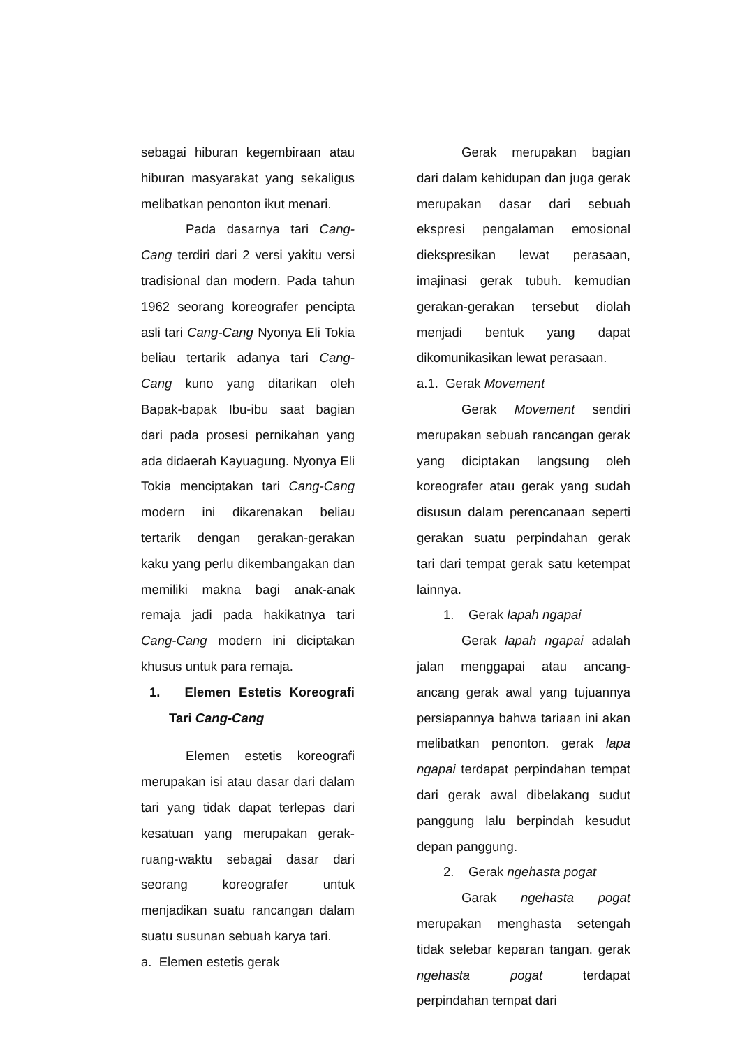sebagai hiburan kegembiraan atau hiburan masyarakat yang sekaligus melibatkan penonton ikut menari.
Pada dasarnya tari Cang-Cang terdiri dari 2 versi yakitu versi tradisional dan modern. Pada tahun 1962 seorang koreografer pencipta asli tari Cang-Cang Nyonya Eli Tokia beliau tertarik adanya tari Cang-Cang kuno yang ditarikan oleh Bapak-bapak Ibu-ibu saat bagian dari pada prosesi pernikahan yang ada didaerah Kayuagung. Nyonya Eli Tokia menciptakan tari Cang-Cang modern ini dikarenakan beliau tertarik dengan gerakan-gerakan kaku yang perlu dikembangakan dan memiliki makna bagi anak-anak remaja jadi pada hakikatnya tari Cang-Cang modern ini diciptakan khusus untuk para remaja.
1. Elemen Estetis Koreografi Tari Cang-Cang
Elemen estetis koreografi merupakan isi atau dasar dari dalam tari yang tidak dapat terlepas dari kesatuan yang merupakan gerak-ruang-waktu sebagai dasar dari seorang koreografer untuk menjadikan suatu rancangan dalam suatu susunan sebuah karya tari.
a. Elemen estetis gerak
Gerak merupakan bagian dari dalam kehidupan dan juga gerak merupakan dasar dari sebuah ekspresi pengalaman emosional diekspresikan lewat perasaan, imajinasi gerak tubuh. kemudian gerakan-gerakan tersebut diolah menjadi bentuk yang dapat dikomunikasikan lewat perasaan.
a.1. Gerak Movement
Gerak Movement sendiri merupakan sebuah rancangan gerak yang diciptakan langsung oleh koreografer atau gerak yang sudah disusun dalam perencanaan seperti gerakan suatu perpindahan gerak tari dari tempat gerak satu ketempat lainnya.
1. Gerak lapah ngapai
Gerak lapah ngapai adalah jalan menggapai atau ancang-ancang gerak awal yang tujuannya persiapannya bahwa tariaan ini akan melibatkan penonton. gerak lapa ngapai terdapat perpindahan tempat dari gerak awal dibelakang sudut panggung lalu berpindah kesudut depan panggung.
2. Gerak ngehasta pogat
Garak ngehasta pogat merupakan menghasta setengah tidak selebar keparan tangan. gerak ngehasta pogat terdapat perpindahan tempat dari